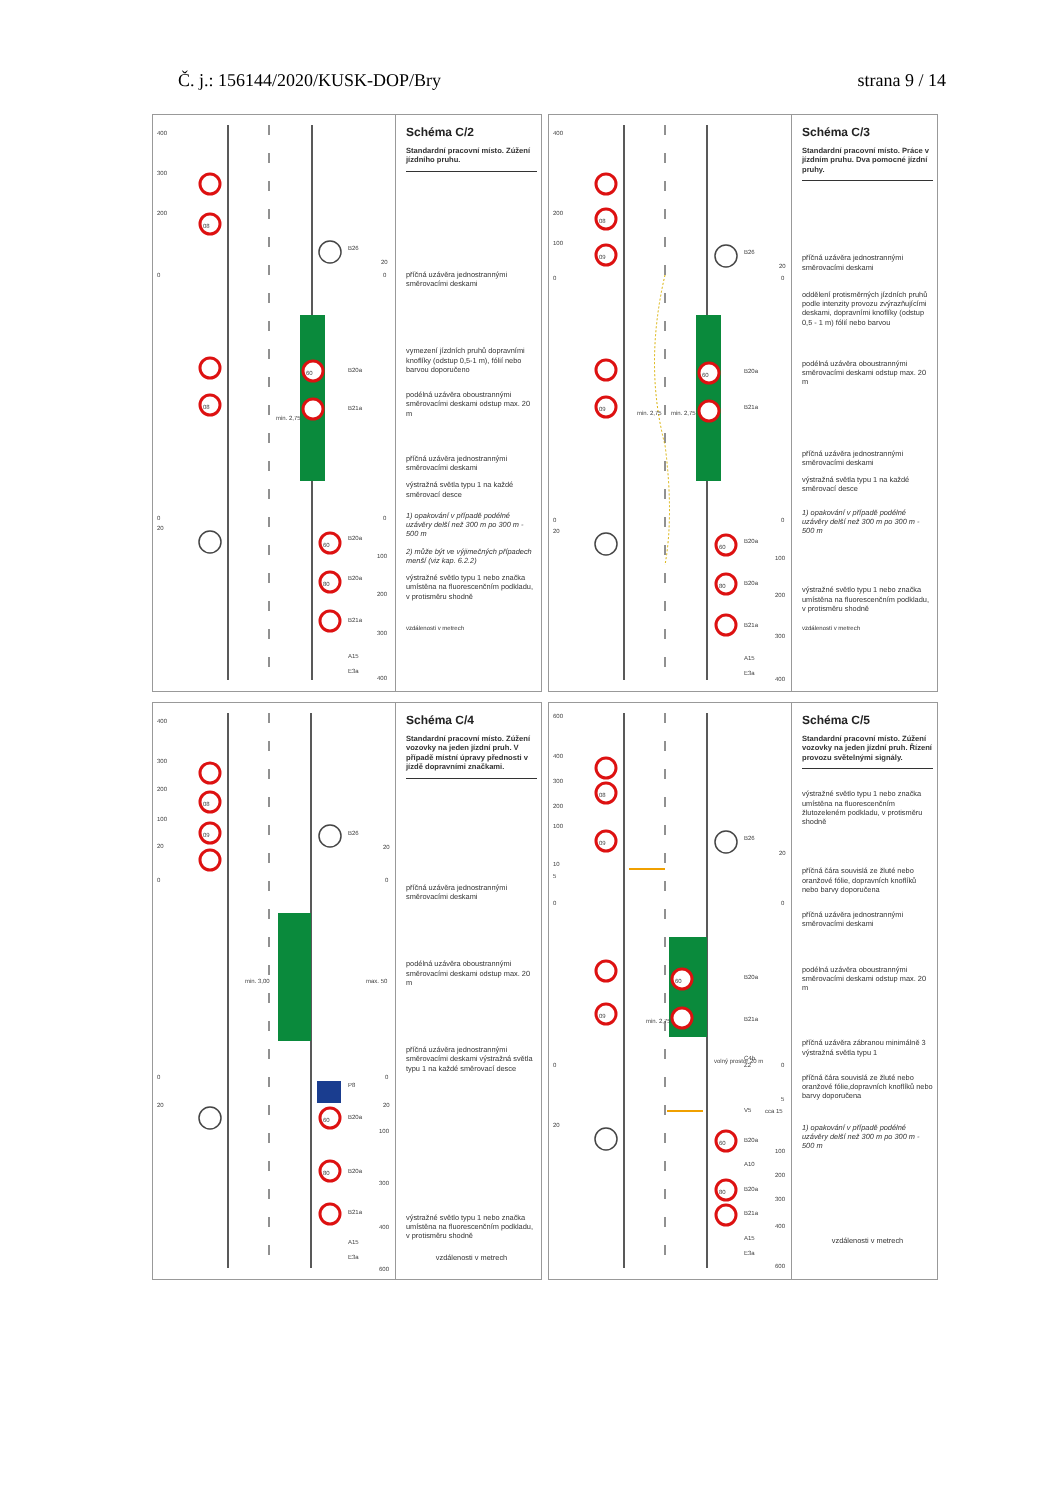Č. j.: 156144/2020/KUSK-DOP/Bry strana 9 / 14
08
08
60
60
80
B26
B20a
B21a
B20a
B20a
B21a
A15
E3a
20
0
0
100
200
300
400
400
300
200
0
0
20
min. 2,75
Schéma C/2
Standardní pracovní místo. Zúžení jízdního pruhu.
příčná uzávěra jednostrannými směrovacími deskami
vymezení jízdních pruhů dopravními knoflíky (odstup 0,5-1 m), fólií nebo barvou doporučeno
podélná uzávěra oboustrannými směrovacími deskami odstup max. 20 m
příčná uzávěra jednostrannými směrovacími deskami
výstražná světla typu 1 na každé směrovací desce
1) opakování v případě podélné uzávěry delší než 300 m po 300 m - 500 m
2) může být ve výjimečných případech menší (viz kap. 6.2.2)
výstražné světlo typu 1 nebo značka umístěna na fluorescenčním podkladu, v protisměru shodně
vzdálenosti v metrech
08
09
09
60
60
80
B26
B20a
B21a
B20a
B20a
B21a
A15
E3a
20
0
0
100
200
300
400
400
200
100
0
0
20
min. 2,75
min. 2,75
Schéma C/3
Standardní pracovní místo. Práce v jízdním pruhu. Dva pomocné jízdní pruhy.
příčná uzávěra jednostrannými směrovacími deskami
oddělení protisměrných jízdních pruhů podle intenzity provozu zvýrazňujícími deskami, dopravními knoflíky (odstup 0,5 - 1 m) fólií nebo barvou
podélná uzávěra oboustrannými směrovacími deskami odstup max. 20 m
příčná uzávěra jednostrannými směrovacími deskami
výstražná světla typu 1 na každé směrovací desce
1) opakování v případě podélné uzávěry delší než 300 m po 300 m - 500 m
výstražné světlo typu 1 nebo značka umístěna na fluorescenčním podkladu, v protisměru shodně
vzdálenosti v metrech
08
09
60
80
B26
P8
B20a
B20a
B21a
A15
E3a
20
0
0
20
100
300
400
600
400
300
200
100
20
0
0
20
min. 3,00
max. 50
Schéma C/4
Standardní pracovní místo. Zúžení vozovky na jeden jízdní pruh. V případě místní úpravy přednosti v jízdě dopravními značkami.
příčná uzávěra jednostrannými směrovacími deskami
podélná uzávěra oboustrannými směrovacími deskami odstup max. 20 m
příčná uzávěra jednostrannými směrovacími deskami výstražná světla typu 1 na každé směrovací desce
výstražné světlo typu 1 nebo značka umístěna na fluorescenčním podkladu, v protisměru shodně
vzdálenosti v metrech
08
09
09
60
60
80
B26
B20a
B21a
C4b
Z2
V5
B20a
A10
B20a
B21a
A15
E3a
20
0
0
5
cca 15
100
200
300
400
600
600
400
300
200
100
10
5
0
0
20
min. 2,75
volný prostor 20 m
Schéma C/5
Standardní pracovní místo. Zúžení vozovky na jeden jízdní pruh. Řízení provozu světelnými signály.
výstražné světlo typu 1 nebo značka umístěna na fluorescenčním žlutozeleném podkladu, v protisměru shodně
příčná čára souvislá ze žluté nebo oranžové fólie, dopravních knoflíků nebo barvy doporučena
příčná uzávěra jednostrannými směrovacími deskami
podélná uzávěra oboustrannými směrovacími deskami odstup max. 20 m
příčná uzávěra zábranou minimálně 3 výstražná světla typu 1
příčná čára souvislá ze žluté nebo oranžové fólie,dopravních knoflíků nebo barvy doporučena
1) opakování v případě podélné uzávěry delší než 300 m po 300 m - 500 m
vzdálenosti v metrech